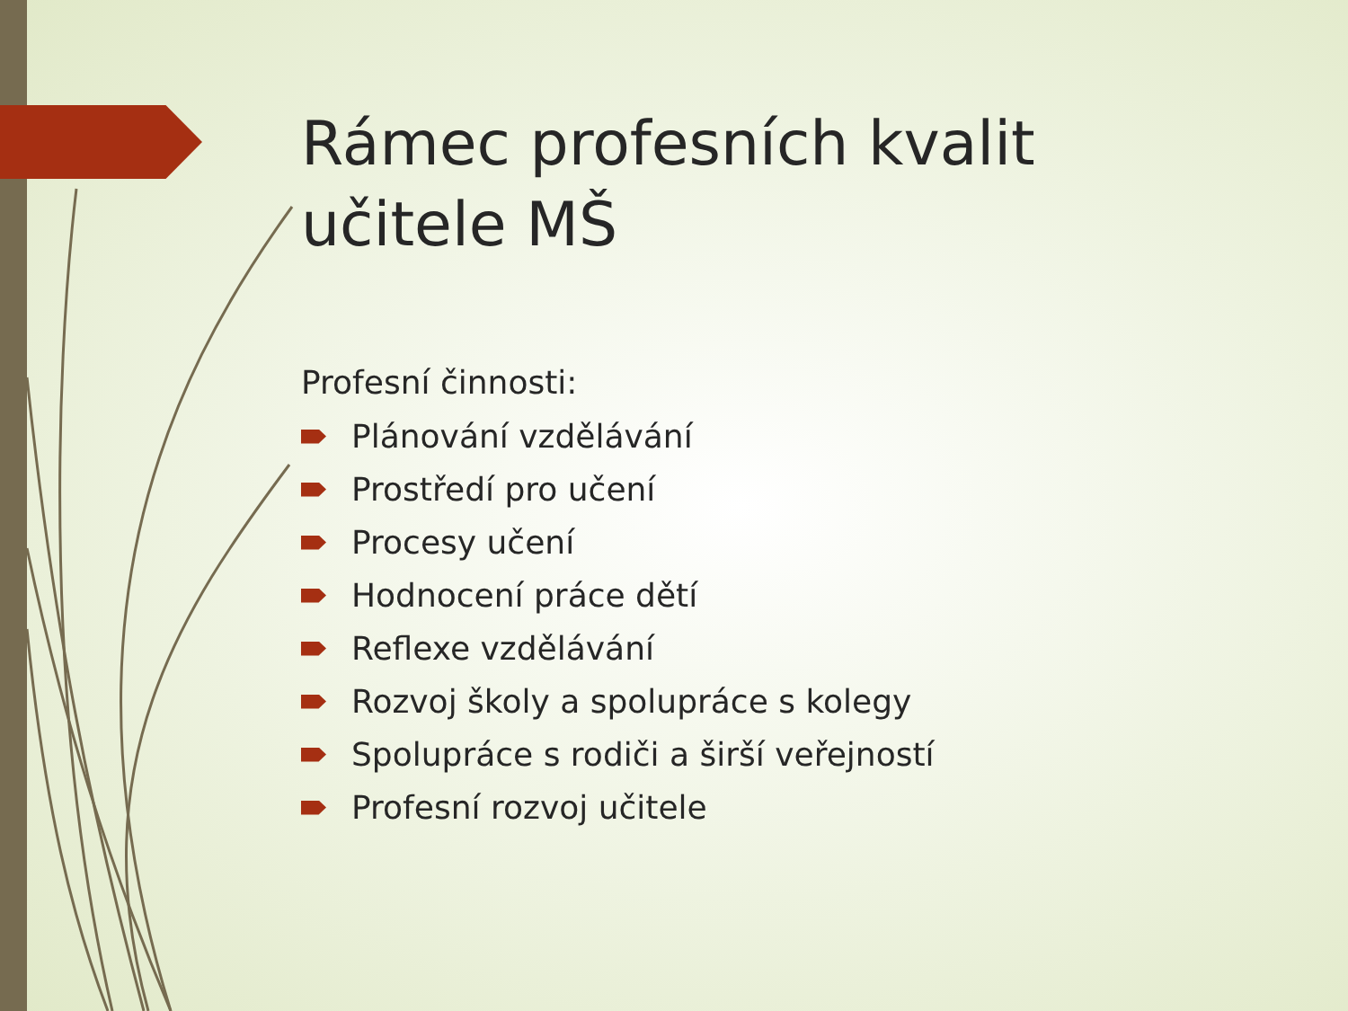Rámec profesních kvalit
učitele MŠ
Profesní činnosti:
Plánování vzdělávání
Prostředí pro učení
Procesy učení
Hodnocení práce dětí
Reflexe vzdělávání
Rozvoj školy a spolupráce s kolegy
Spolupráce s rodiči a širší veřejností
Profesní rozvoj učitele